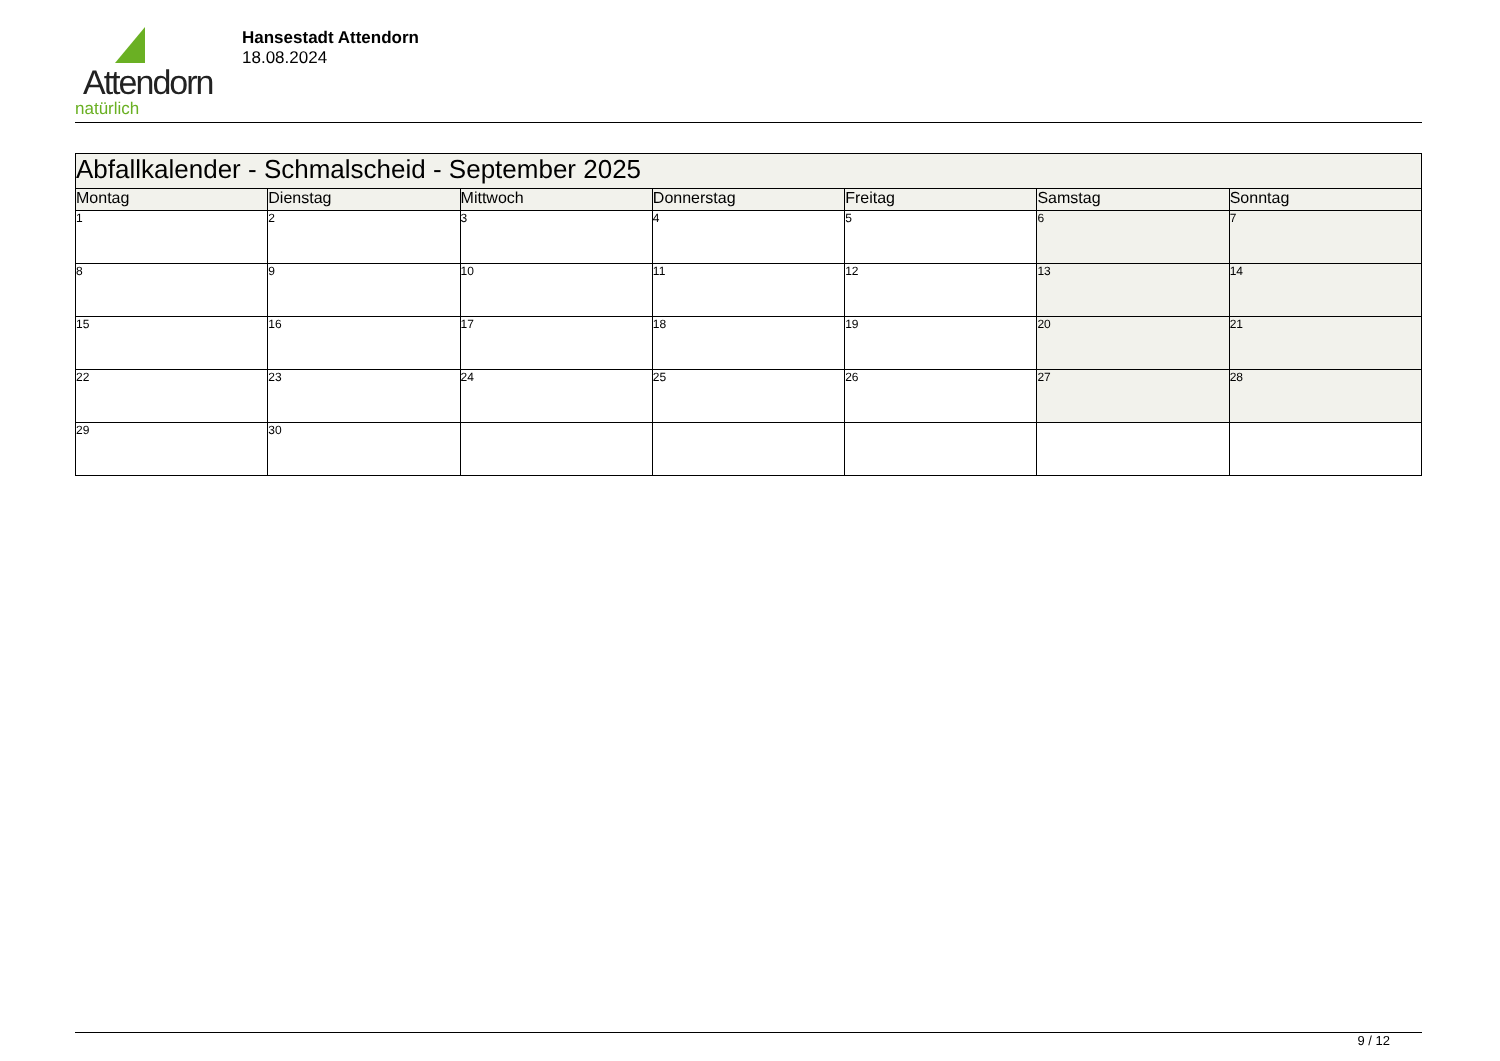Attendorn
natürlich
Hansestadt Attendorn
18.08.2024
| Abfallkalender - Schmalscheid - September 2025 | | | | | | |
| --- | --- | --- | --- | --- | --- | --- |
| Montag | Dienstag | Mittwoch | Donnerstag | Freitag | Samstag | Sonntag |
| 1 | 2 | 3 | 4 | 5 | 6 | 7 |
| 8 | 9 | 10 | 11 | 12 | 13 | 14 |
| 15 | 16 | 17 | 18 | 19 | 20 | 21 |
| 22 | 23 | 24 | 25 | 26 | 27 | 28 |
| 29 | 30 | | | | | |
9 / 12